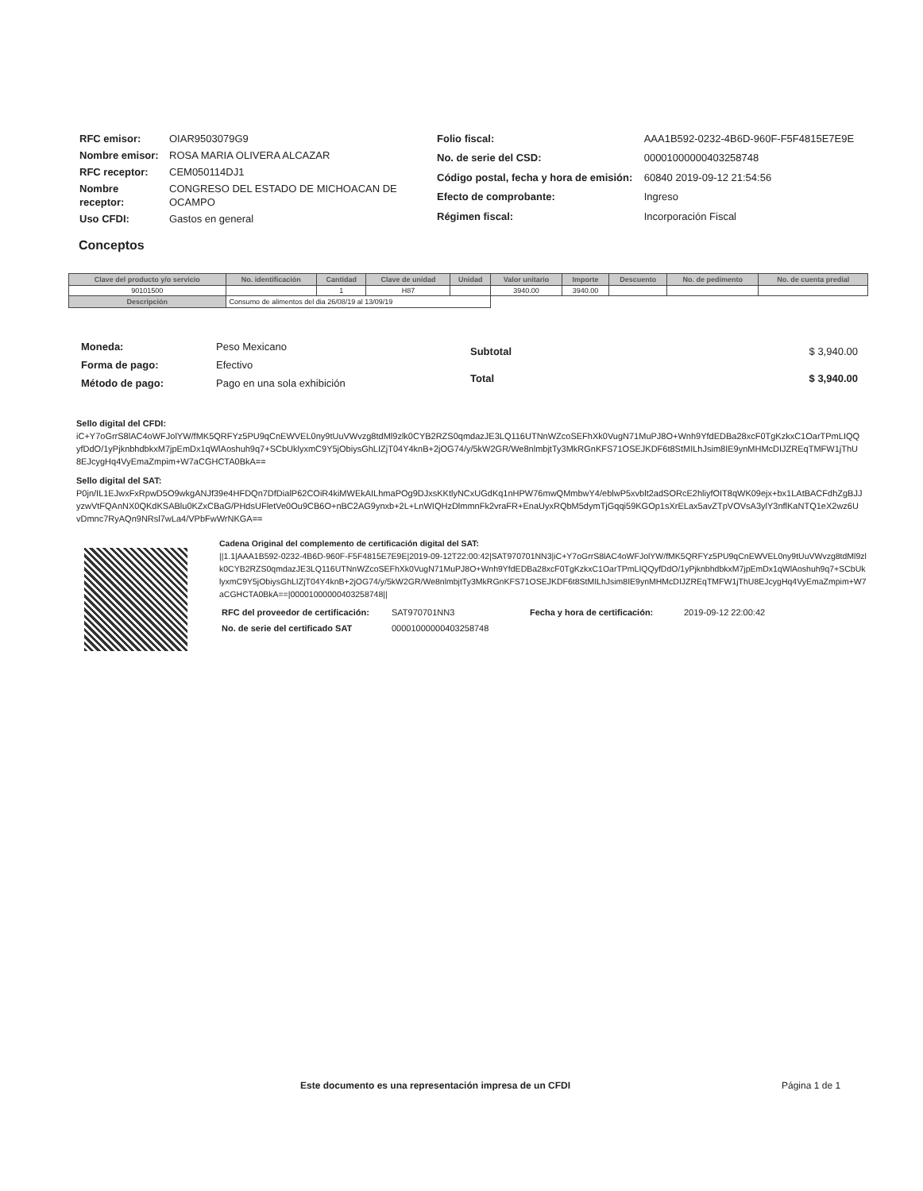| RFC emisor: | OIAR9503079G9 |
| Nombre emisor: | ROSA MARIA OLIVERA ALCAZAR |
| RFC receptor: | CEM050114DJ1 |
| Nombre receptor: | CONGRESO DEL ESTADO DE MICHOACAN DE OCAMPO |
| Uso CFDI: | Gastos en general |
| Folio fiscal: | AAA1B592-0232-4B6D-960F-F5F4815E7E9E |
| No. de serie del CSD: | 00001000000403258748 |
| Código postal, fecha y hora de emisión: | 60840 2019-09-12 21:54:56 |
| Efecto de comprobante: | Ingreso |
| Régimen fiscal: | Incorporación Fiscal |
Conceptos
| Clave del producto y/o servicio | No. identificación | Cantidad | Clave de unidad | Unidad | Valor unitario | Importe | Descuento | No. de pedimento | No. de cuenta predial |
| --- | --- | --- | --- | --- | --- | --- | --- | --- | --- |
| 90101500 | | 1 | H87 | | 3940.00 | 3940.00 | | | |
| Descripción | Consumo de alimentos del dia 26/08/19 al 13/09/19 | | | | | | | | |
| Moneda: | Peso Mexicano |
| Forma de pago: | Efectivo |
| Método de pago: | Pago en una sola exhibición |
| Subtotal | $ 3,940.00 |
| Total | $ 3,940.00 |
Sello digital del CFDI:
iC+Y7oGrrS8lAC4oWFJolYW/fMK5QRFYz5PU9qCnEWVEL0ny9tUuVWvzg8tdMl9zlk0CYB2RZS0qmdazJE3LQ116UTNnWZcoSEFhXk0VugN71MuPJ8O+Wnh9YfdEDBa28xcF0TgKzkxC1OarTPmLIQQyfDdO/1yPjknbhdbkxM7jpEmDx1qWlAoshuh9q7+SCbUklyxmC9Y5jObiysGhLIZjT04Y4knB+2jOG74/y/5kW2GR/We8nlmbjtTy3MkRGnKFS71OSEJKDF6t8StMILhJsim8IE9ynMHMcDIJZREqTMFW1jThU8EJcygHq4VyEmaZmpim+W7aCGHCTA0BkA==
Sello digital del SAT:
P0jn/IL1EJwxFxRpwD5O9wkgANJf39e4HFDQn7DfDialP62COiR4kiMWEkAILhmaPOg9DJxsKKtlyNCxUGdKq1nHPW76mwQMmbwY4/eblwP5xvblt2adSORcE2hliyfOIT8qWK09ejx+bx1LAtBACFdhZgBJJyzwVtFQAnNX0QKdKSABlu0KZxCBaG/PHdsUFletVe0Ou9CB6O+nBC2AG9ynxb+2L+LnWIQHzDlmmnFk2vraFR+EnaUyxRQbM5dymTjGqqi59KGOp1sXrELax5avZTpVOVsA3ylY3nflKaNTQ1eX2wz6UvDmnc7RyAQn9NRsl7wLa4/VPbFwWrNKGA==
Cadena Original del complemento de certificación digital del SAT:
||1.1|AAA1B592-0232-4B6D-960F-F5F4815E7E9E|2019-09-12T22:00:42|SAT970701NN3|iC+Y7oGrrS8lAC4oWFJolYW/fMK5QRFYz5PU9qCnEWVEL0ny9tUuVWvzg8tdMl9zlk0CYB2RZS0qmdazJE3LQ116UTNnWZcoSEFhXk0VugN71MuPJ8O+Wnh9YfdEDBa28xcF0TgKzkxC1OarTPmLIQQyfDdO/1yPjknbhdbkxM7jpEmDx1qWlAoshuh9q7+SCbUklyxmC9Y5jObiysGhLIZjT04Y4knB+2jOG74/y/5kW2GR/We8nlmbjtTy3MkRGnKFS71OSEJKDF6t8StMILhJsim8IE9ynMHMcDIJZREqTMFW1jThU8EJcygHq4VyEmaZmpim+W7aCGHCTA0BkA==|00001000000403258748||
| RFC del proveedor de certificación: | SAT970701NN3 | Fecha y hora de certificación: | 2019-09-12 22:00:42 |
| No. de serie del certificado SAT | 00001000000403258748 | | |
Este documento es una representación impresa de un CFDI Página 1 de 1